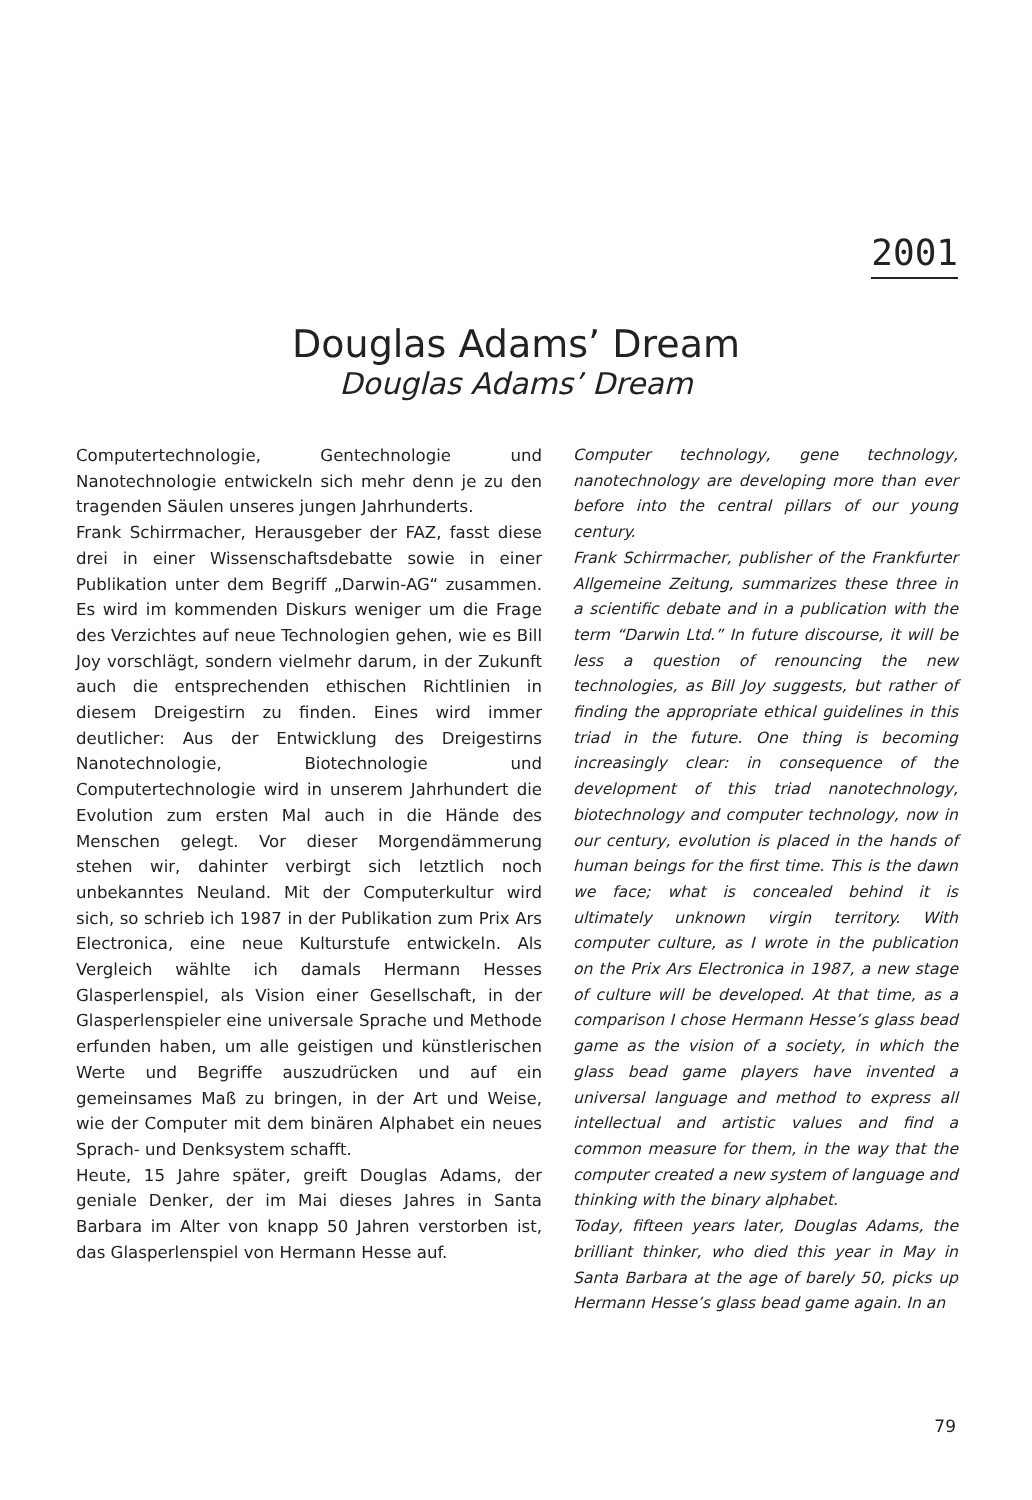2001
Douglas Adams’ Dream
Douglas Adams’ Dream
Computertechnologie, Gentechnologie und Nanotechnologie entwickeln sich mehr denn je zu den tragenden Säulen unseres jungen Jahrhunderts.
Frank Schirrmacher, Herausgeber der FAZ, fasst diese drei in einer Wissenschaftsdebatte sowie in einer Publikation unter dem Begriff „Darwin-AG“ zusammen. Es wird im kommenden Diskurs weniger um die Frage des Verzichtes auf neue Technologien gehen, wie es Bill Joy vorschlägt, sondern vielmehr darum, in der Zukunft auch die entsprechenden ethischen Richtlinien in diesem Dreigestirn zu finden. Eines wird immer deutlicher: Aus der Entwicklung des Dreigestirns Nanotechnologie, Biotechnologie und Computertechnologie wird in unserem Jahrhundert die Evolution zum ersten Mal auch in die Hände des Menschen gelegt. Vor dieser Morgendämmerung stehen wir, dahinter verbirgt sich letztlich noch unbekanntes Neuland. Mit der Computerkultur wird sich, so schrieb ich 1987 in der Publikation zum Prix Ars Electronica, eine neue Kulturstufe entwickeln. Als Vergleich wählte ich damals Hermann Hesses Glasperlenspiel, als Vision einer Gesellschaft, in der Glasperlenspieler eine universale Sprache und Methode erfunden haben, um alle geistigen und künstlerischen Werte und Begriffe auszudrücken und auf ein gemeinsames Maß zu bringen, in der Art und Weise, wie der Computer mit dem binären Alphabet ein neues Sprach- und Denksystem schafft.
Heute, 15 Jahre später, greift Douglas Adams, der geniale Denker, der im Mai dieses Jahres in Santa Barbara im Alter von knapp 50 Jahren verstorben ist, das Glasperlenspiel von Hermann Hesse auf.
Computer technology, gene technology, nanotechnology are developing more than ever before into the central pillars of our young century.
Frank Schirrmacher, publisher of the Frankfurter Allgemeine Zeitung, summarizes these three in a scientific debate and in a publication with the term “Darwin Ltd.” In future discourse, it will be less a question of renouncing the new technologies, as Bill Joy suggests, but rather of finding the appropriate ethical guidelines in this triad in the future. One thing is becoming increasingly clear: in consequence of the development of this triad nanotechnology, biotechnology and computer technology, now in our century, evolution is placed in the hands of human beings for the first time. This is the dawn we face; what is concealed behind it is ultimately unknown virgin territory. With computer culture, as I wrote in the publication on the Prix Ars Electronica in 1987, a new stage of culture will be developed. At that time, as a comparison I chose Hermann Hesse’s glass bead game as the vision of a society, in which the glass bead game players have invented a universal language and method to express all intellectual and artistic values and find a common measure for them, in the way that the computer created a new system of language and thinking with the binary alphabet.
Today, fifteen years later, Douglas Adams, the brilliant thinker, who died this year in May in Santa Barbara at the age of barely 50, picks up Hermann Hesse’s glass bead game again. In an
79